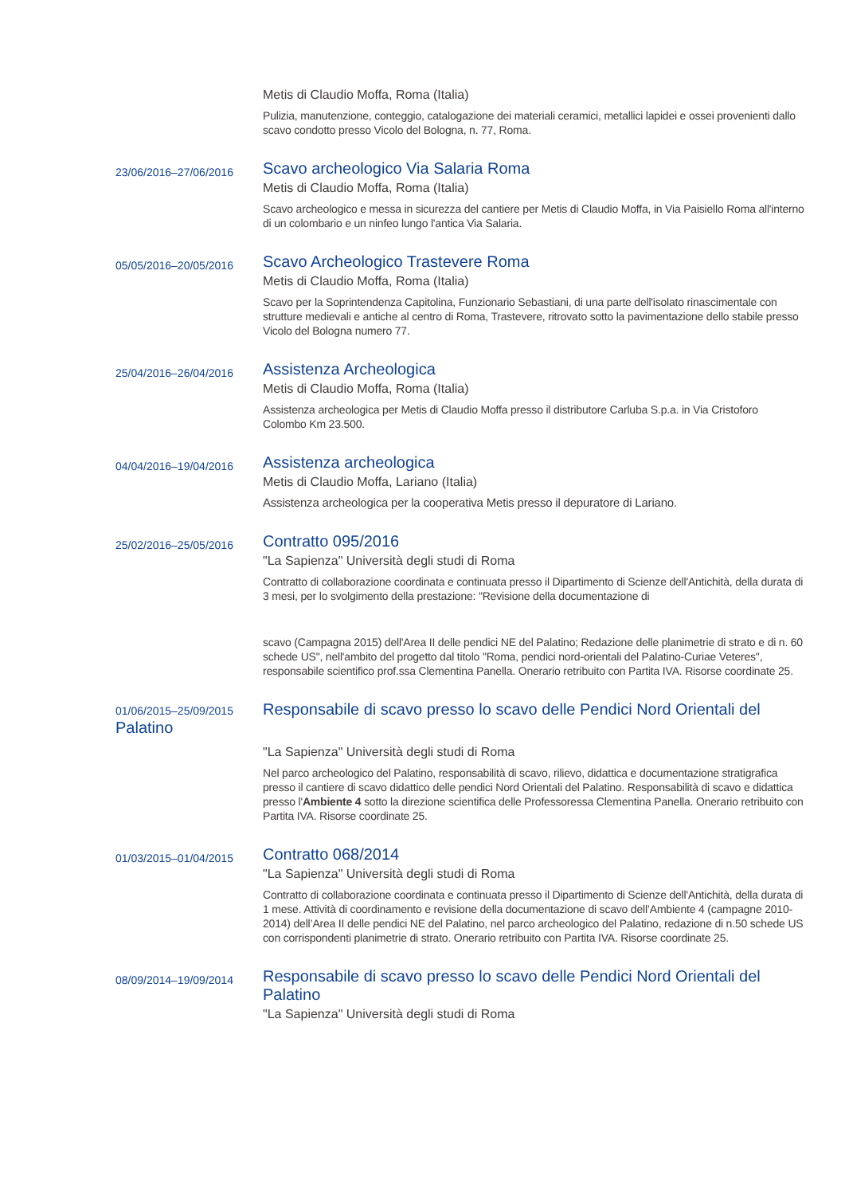Metis di Claudio Moffa, Roma (Italia)
Pulizia, manutenzione, conteggio, catalogazione dei materiali ceramici, metallici lapidei e ossei provenienti dallo scavo condotto presso Vicolo del Bologna, n. 77, Roma.
23/06/2016–27/06/2016
Scavo archeologico Via Salaria Roma
Metis di Claudio Moffa, Roma (Italia)
Scavo archeologico e messa in sicurezza del cantiere per Metis di Claudio Moffa, in Via Paisiello Roma all'interno di un colombario e un ninfeo lungo l'antica Via Salaria.
05/05/2016–20/05/2016
Scavo Archeologico Trastevere Roma
Metis di Claudio Moffa, Roma (Italia)
Scavo per la Soprintendenza Capitolina, Funzionario Sebastiani, di una parte dell'isolato rinascimentale con strutture medievali e antiche al centro di Roma, Trastevere, ritrovato sotto la pavimentazione dello stabile presso Vicolo del Bologna numero 77.
25/04/2016–26/04/2016
Assistenza Archeologica
Metis di Claudio Moffa, Roma (Italia)
Assistenza archeologica per Metis di Claudio Moffa presso il distributore Carluba S.p.a. in Via Cristoforo Colombo Km 23.500.
04/04/2016–19/04/2016
Assistenza archeologica
Metis di Claudio Moffa, Lariano (Italia)
Assistenza archeologica per la cooperativa Metis presso il depuratore di Lariano.
25/02/2016–25/05/2016
Contratto 095/2016
"La Sapienza" Università degli studi di Roma
Contratto di collaborazione coordinata e continuata presso il Dipartimento di Scienze dell'Antichità, della durata di 3 mesi, per lo svolgimento della prestazione: "Revisione della documentazione di
scavo (Campagna 2015) dell'Area II delle pendici NE del Palatino; Redazione delle planimetrie di strato e di n. 60 schede US", nell'ambito del progetto dal titolo "Roma, pendici nord-orientali del Palatino-Curiae Veteres", responsabile scientifico prof.ssa Clementina Panella. Onerario retribuito con Partita IVA. Risorse coordinate 25.
01/06/2015–25/09/2015 Responsabile di scavo presso lo scavo delle Pendici Nord Orientali del
Palatino
"La Sapienza" Università degli studi di Roma
Nel parco archeologico del Palatino, responsabilità di scavo, rilievo, didattica e documentazione stratigrafica presso il cantiere di scavo didattico delle pendici Nord Orientali del Palatino. Responsabilità di scavo e didattica presso l'Ambiente 4 sotto la direzione scientifica delle Professoressa Clementina Panella. Onerario retribuito con Partita IVA. Risorse coordinate 25.
01/03/2015–01/04/2015
Contratto 068/2014
"La Sapienza" Università degli studi di Roma
Contratto di collaborazione coordinata e continuata presso il Dipartimento di Scienze dell'Antichità, della durata di 1 mese. Attività di coordinamento e revisione della documentazione di scavo dell’Ambiente 4 (campagne 2010-2014) dell’Area II delle pendici NE del Palatino, nel parco archeologico del Palatino, redazione di n.50 schede US con corrispondenti planimetrie di strato. Onerario retribuito con Partita IVA. Risorse coordinate 25.
08/09/2014–19/09/2014
Responsabile di scavo presso lo scavo delle Pendici Nord Orientali del Palatino
"La Sapienza" Università degli studi di Roma